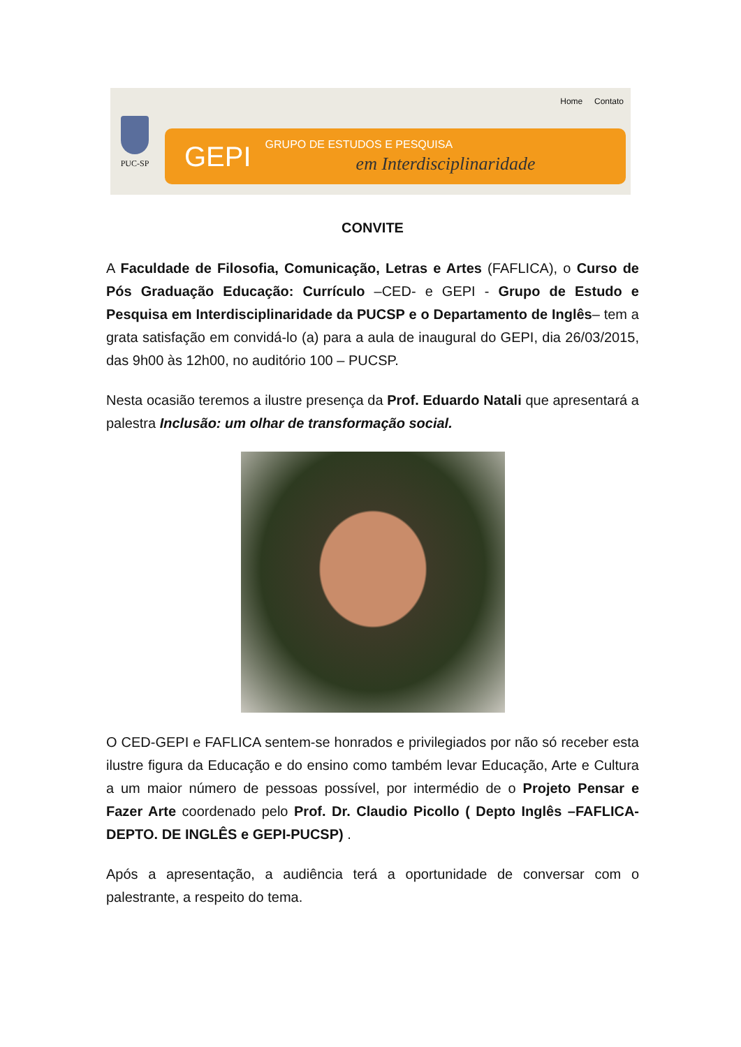PUC-SP
Home Contato
GEPI
GRUPO DE ESTUDOS E PESQUISA
em Interdisciplinaridade
CONVITE
A Faculdade de Filosofia, Comunicação, Letras e Artes (FAFLICA), o Curso de Pós Graduação Educação: Currículo –CED- e GEPI - Grupo de Estudo e Pesquisa em Interdisciplinaridade da PUCSP e o Departamento de Inglês– tem a grata satisfação em convidá-lo (a) para a aula de inaugural do GEPI, dia 26/03/2015, das 9h00 às 12h00, no auditório 100 – PUCSP.
Nesta ocasião teremos a ilustre presença da Prof. Eduardo Natali que apresentará a palestra Inclusão: um olhar de transformação social.
O CED-GEPI e FAFLICA sentem-se honrados e privilegiados por não só receber esta ilustre figura da Educação e do ensino como também levar Educação, Arte e Cultura a um maior número de pessoas possível, por intermédio de o Projeto Pensar e Fazer Arte coordenado pelo Prof. Dr. Claudio Picollo ( Depto Inglês –FAFLICA- DEPTO. DE INGLÊS e GEPI-PUCSP) .
Após a apresentação, a audiência terá a oportunidade de conversar com o palestrante, a respeito do tema.